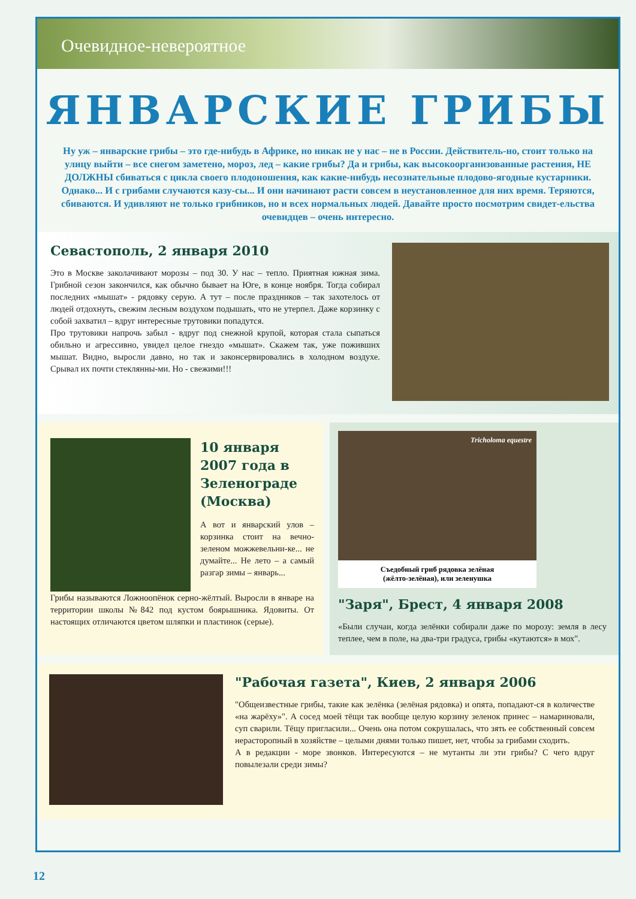Очевидное-невероятное
ЯНВАРСКИЕ ГРИБЫ
Ну уж – январские грибы – это где-нибудь в Африке, но никак не у нас – не в России. Действитель-но, стоит только на улицу выйти – все снегом заметено, мороз, лед – какие грибы? Да и грибы, как высокоорганизованные растения, НЕ ДОЛЖНЫ сбиваться с цикла своего плодоношения, как какие-нибудь несознательные плодово-ягодные кустарники. Однако... И с грибами случаются казу-сы... И они начинают расти совсем в неустановленное для них время. Теряются, сбиваются. И удивляют не только грибников, но и всех нормальных людей. Давайте просто посмотрим свидет-ельства очевидцев – очень интересно.
Севастополь, 2 января 2010
Это в Москве заколачивают морозы – под 30. У нас – тепло. Приятная южная зима. Грибной сезон закончился, как обычно бывает на Юге, в конце ноября. Тогда собирал последних «мышат» - рядовку серую. А тут – после праздников – так захотелось от людей отдохнуть, свежим лесным воздухом подышать, что не утерпел. Даже корзинку с собой захватил – вдруг интересные трутовики попадутся.
Про трутовики напрочь забыл - вдруг под снежной крупой, которая стала сыпаться обильно и агрессивно, увидел целое гнездо «мышат». Скажем так, уже поживших мышат. Видно, выросли давно, но так и законсервировались в холодном воздухе. Срывал их почти стеклянны-ми. Но - свежими!!!
10 января 2007 года в Зеленограде (Москва)
А вот и январский улов – корзинка стоит на вечно-зеленом можжевельни-ке... не думайте... Не лето – а самый разгар зимы – январь...
Грибы называются Ложноопёнок серно-жёлтый. Выросли в январе на территории школы №842 под кустом боярышника. Ядовиты. От настоящих отличаются цветом шляпки и пластинок (серые).
Tricholoma equestre
Съедобный гриб рядовка зелёная
(жёлто-зелёная), или зеленушка
"Заря", Брест, 4 января 2008
«Были случаи, когда зелёнки собирали даже по морозу: земля в лесу теплее, чем в поле, на два-три градуса, грибы «кутаются» в мох".
"Рабочая газета", Киев, 2 января 2006
"Общеизвестные грибы, такие как зелёнка (зелёная рядовка) и опята, попадают-ся в количестве «на жарёху»". А сосед моей тёщи так вообще целую корзину зеленок принес – намариновали, суп сварили. Тёщу пригласили... Очень она потом сокрушалась, что зять ее собственный совсем нерасторопный в хозяйстве – целыми днями только пишет, нет, чтобы за грибами сходить.
А в редакции - море звонков. Интересуются – не мутанты ли эти грибы? С чего вдруг повылезали среди зимы?
12